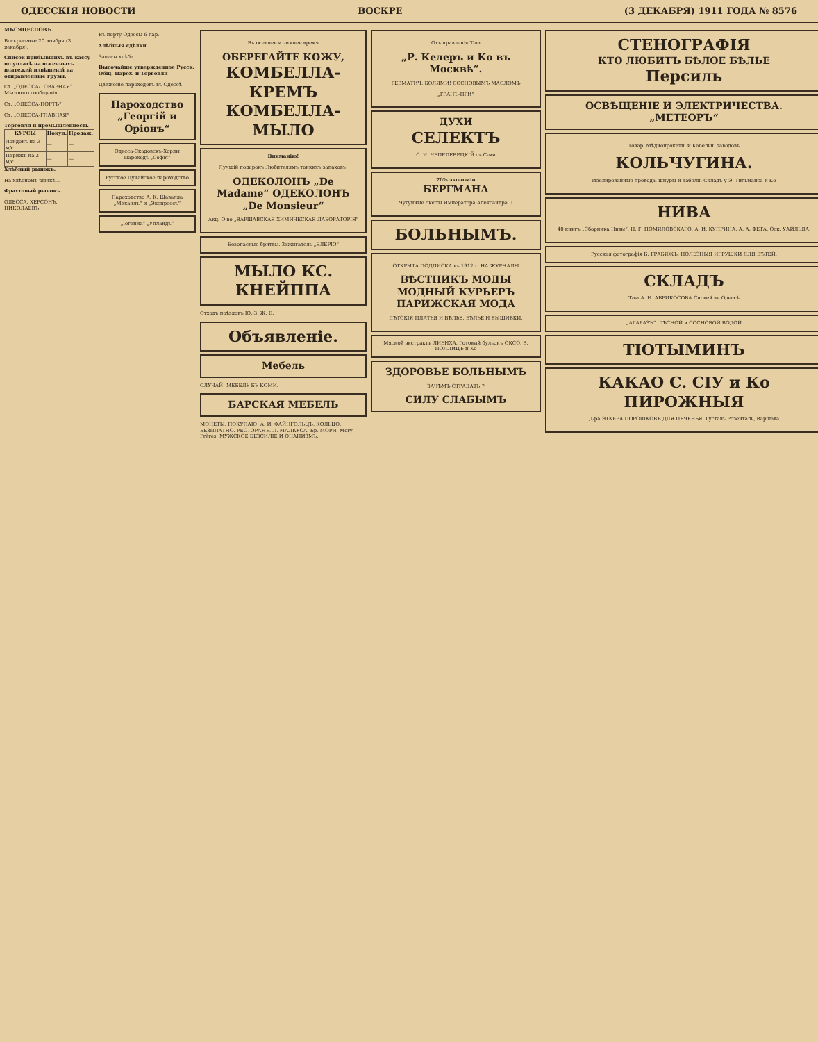ОДЕССКІЯ НОВОСТИ ВОСКРЕ (3 ДЕКАБРЯ) 1911 ГОДА № 8576
МѢСЯЦЕСЛОВЪ.
Воскресенье 20 ноября (3 декабря).
Список прибывшихъ въ кассу по уплатѣ наложенныхъ платежей извѣщеній на отправленные грузы.
Ст. „ОДЕССА-ТОВАРНАЯ“ Мѣстного сообщенія.
Ст. „ОДЕССА-ПОРТЪ“
Ст. „ОДЕССА-ГЛАВНАЯ“
Торговля и промышленность
| КУРСЫ | Покуп. | Продаж. |
| --- | --- | --- |
| Лондонъ на 3 м/с. | — | — |
| Парижъ на 3 м/с. | — | — |
Хлѣбный рынокъ.
На хлѣбномъ рынкѣ...
Фрахтовый рынокъ.
ОДЕССА. ХЕРСОНЪ. НИКОЛАЕВЪ.
Въ порту Одессы 6 пар.
Хлѣбныя сдѣлки.
Запасы хлѣба.
Высочайше утвержденное Русск. Общ. Парох. и Торговли
Движеніе пароходовъ въ Одессѣ
Пароходство „Георгій и Оріонъ“
Одесса-Скадовскъ-Хорлы Пароходъ „Софія“
Русское Дунайское пароходство
Пароходство А. К. Шавалда „Михаилъ“ и „Экспрессъ“
„Іоганна“ „Упландъ“
Въ осеннее и зимнее время
ОБЕРЕГАЙТЕ КОЖУ,
КОМБЕЛЛА-КРЕМЪ
КОМБЕЛЛА-МЫЛО
Вниманію!
Лучшій подарокъ Любителямъ тонкихъ запаховъ!
ОДЕКОЛОНЪ „De Madame“ ОДЕКОЛОНЪ „De Monsieur“
Акц. О-во „ВАРШАВСКАЯ ХИМИЧЕСКАЯ ЛАБОРАТОРІЯ“
Безопасные бритвы. Зажигатель „БЛЕРІО“
МЫЛО КС. КНЕЙППА
Отходъ поѣздовъ Ю.-З. Ж. Д.
Объявленіе.
Мебель
СЛУЧАЙ! МЕБЕЛЬ БЪ КОМИ.
БАРСКАЯ МЕБЕЛЬ
МОНЕТЫ. ПОКУПАЮ. А. И. ФАЙНГОЛЬЦЪ. КОЛЬЦО. БЕЗПЛАТНО. РЕСТОРАНЪ. Л. МАЛКУСА. Бр. МОРИ. Mory Frères. МУЖСКОЕ БЕЗСИЛІЕ И ОНАНИЗМЪ.
Отъ правленія Т-ва
„Р. Келеръ и Ко въ Москвѣ“.
РЕВМАТИЧ. БОЛЯМИ! СОСНОВЫМЪ МАСЛОМЪ
„ГРАНЪ-ПРИ“
ДУХИ
СЕЛЕКТЪ
С. И. ЧЕПЕЛЕВЕЦКІЙ съ С-ми
70% экономіи
БЕРГМАНА
Чугунные бюсты Императора Александра II
БОЛЬНЫМЪ.
ОТКРЫТА ПОДПИСКА въ 1912 г. НА ЖУРНАЛЫ
ВѢСТНИКЪ МОДЫ
МОДНЫЙ КУРЬЕРЪ
ПАРИЖСКАЯ МОДА
ДѢТСКІЯ ПЛАТЬЯ И БѢЛЬЕ. БѢЛЬЕ И ВЫШИВКИ.
Мясной экстрактъ ЛИБИХА. Готовый бульонъ ОКСО. В. ПОЛЛИЦЪ и Ко
ЗДОРОВЬЕ БОЛЬНЫМЪ
ЗАЧѢМЪ СТРАДАТЬ!?
СИЛУ СЛАБЫМЪ
СТЕНОГРАФІЯ
КТО ЛЮБИТЪ БѢЛОЕ БѢЛЬЕ
Персиль
ОСВѢЩЕНІЕ И ЭЛЕКТРИЧЕСТВА. „МЕТЕОРЪ“
Товар. Мѣднопрокатн. и Кабельн. заводовъ
КОЛЬЧУГИНА.
Изолированные провода, шнуры и кабели. Складъ у Э. Тильманса и Ко
НИВА
40 книгъ „Сборника Нивы“. Н. Г. ПОМЯЛОВСКАГО. А. И. КУПРИНА. А. А. ФЕТА. Оск. УАЙЛЬДА.
Русская фотографія Б. ГРАБЯЖЪ. ПОЛЕЗНЫЯ ИГРУШКИ ДЛЯ ДѢТЕЙ.
СКЛАДЪ
Т-ва А. И. АБРИКОСОВА Сновей въ Одессѣ
„АГАРАЗЪ“. ЛѢСНОЙ и СОСНОВОЙ ВОДОЙ
ТІОТЫМИНЪ
КАКАО С. СІУ и Ко
ПИРОЖНЫЯ
Д-ра ЭТКЕРА ПОРОШКОВЪ ДЛЯ ПЕЧЕНЬЯ. Густавъ Розенталь, Варшава